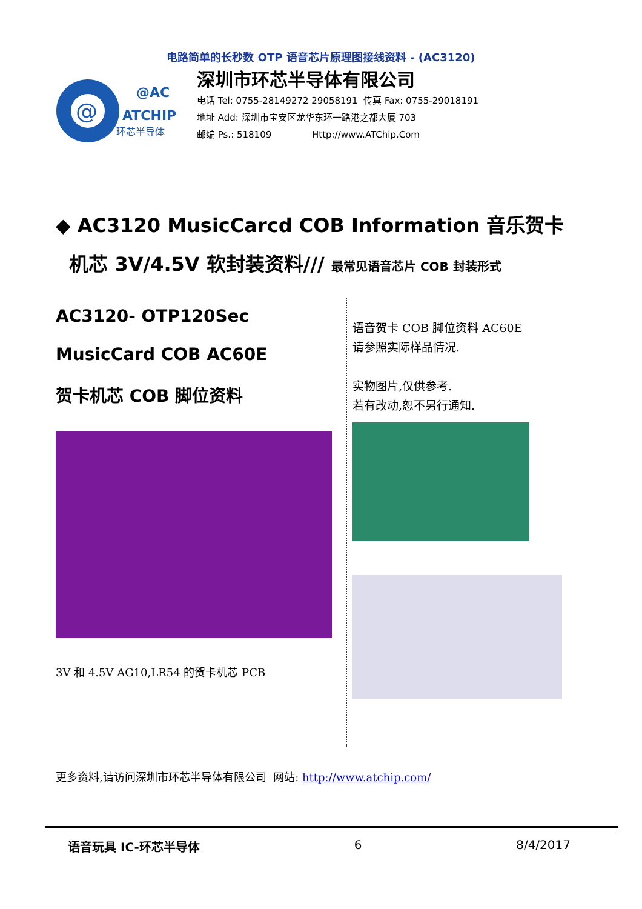电路简单的长秒数 OTP 语音芯片原理图接线资料 - (AC3120)
@
@AC
ATCHIP
环芯半导体
深圳市环芯半导体有限公司
电话 Tel: 0755-28149272 29058191 传真 Fax: 0755-29018191
地址 Add: 深圳市宝安区龙华东环一路港之都大厦 703
邮编 Ps.: 518109 Http://www.ATChip.Com
◆ AC3120 MusicCarcd COB Information 音乐贺卡
机芯 3V/4.5V 软封装资料/// 最常见语音芯片 COB 封装形式
AC3120- OTP120Sec
MusicCard COB AC60E
贺卡机芯 COB 脚位资料
3V 和 4.5V AG10,LR54 的贺卡机芯 PCB
语音贺卡 COB 脚位资料 AC60E
请参照实际样品情况.
实物图片,仅供参考.
若有改动,恕不另行通知.
更多资料,请访问深圳市环芯半导体有限公司 网站: http://www.atchip.com/
语音玩具 IC-环芯半导体 6 8/4/2017